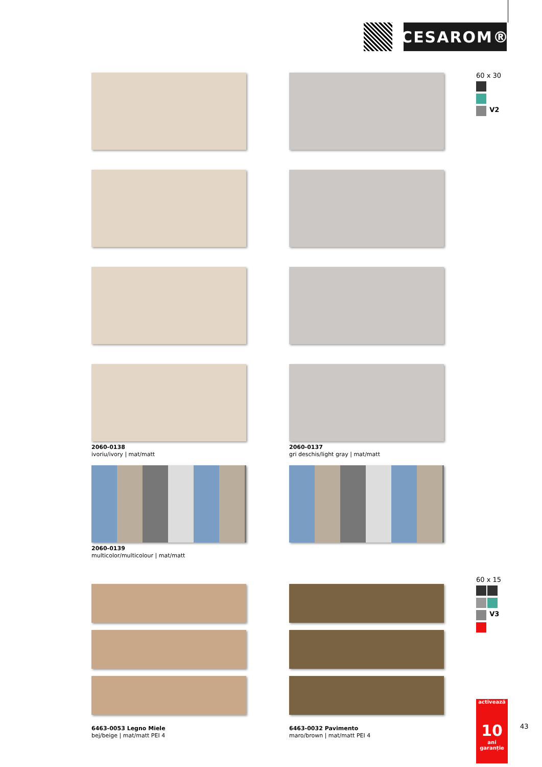CESAROM®
60 x 30
V2
2060-0138
ivoriu/ivory | mat/matt
2060-0137
gri deschis/light gray | mat/matt
2060-0139
multicolor/multicolour | mat/matt
6463-0053 Legno Miele
bej/beige | mat/matt PEI 4
6463-0032 Pavimento
maro/brown | mat/matt PEI 4
60 x 15
V3
activează
10 ani garanție
43